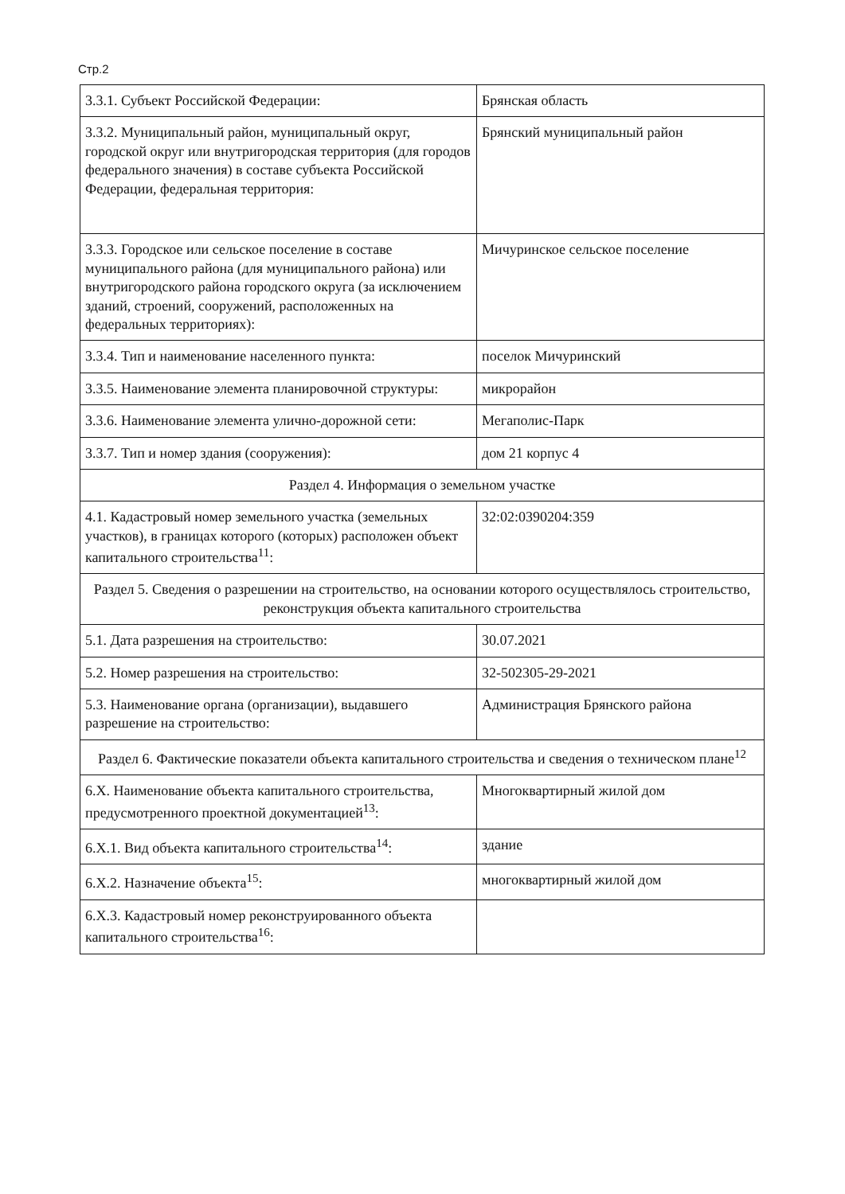Стр.2
| 3.3.1. Субъект Российской Федерации: | Брянская область |
| 3.3.2. Муниципальный район, муниципальный округ, городской округ или внутригородская территория (для городов федерального значения) в составе субъекта Российской Федерации, федеральная территория: | Брянский муниципальный район |
| 3.3.3. Городское или сельское поселение в составе муниципального района (для муниципального района) или внутригородского района городского округа (за исключением зданий, строений, сооружений, расположенных на федеральных территориях): | Мичуринское сельское поселение |
| 3.3.4. Тип и наименование населенного пункта: | поселок Мичуринский |
| 3.3.5. Наименование элемента планировочной структуры: | микрорайон |
| 3.3.6. Наименование элемента улично-дорожной сети: | Мегаполис-Парк |
| 3.3.7. Тип и номер здания (сооружения): | дом 21 корпус 4 |
| Раздел 4. Информация о земельном участке | |
| 4.1. Кадастровый номер земельного участка (земельных участков), в границах которого (которых) расположен объект капитального строительства<sup>11</sup>: | 32:02:0390204:359 |
| Раздел 5. Сведения о разрешении на строительство, на основании которого осуществлялось строительство, реконструкция объекта капитального строительства | |
| 5.1. Дата разрешения на строительство: | 30.07.2021 |
| 5.2. Номер разрешения на строительство: | 32-502305-29-2021 |
| 5.3. Наименование органа (организации), выдавшего разрешение на строительство: | Администрация Брянского района |
| Раздел 6. Фактические показатели объекта капитального строительства и сведения о техническом плане<sup>12</sup> | |
| 6.Х. Наименование объекта капитального строительства, предусмотренного проектной документацией<sup>13</sup>: | Многоквартирный жилой дом |
| 6.Х.1. Вид объекта капитального строительства<sup>14</sup>: | здание |
| 6.Х.2. Назначение объекта<sup>15</sup>: | многоквартирный жилой дом |
| 6.Х.3. Кадастровый номер реконструированного объекта капитального строительства<sup>16</sup>: | |